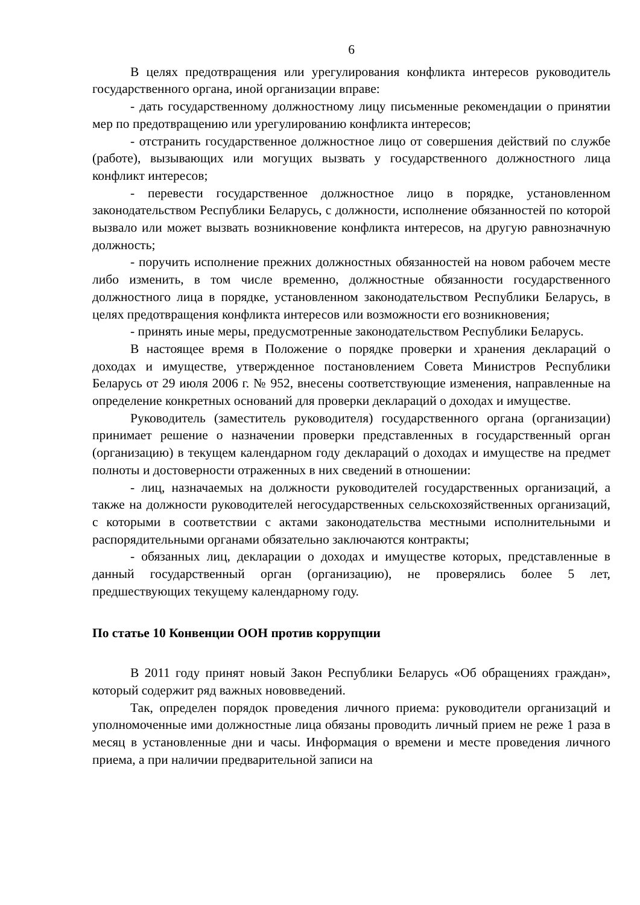6
В целях предотвращения или урегулирования конфликта интересов руководитель государственного органа, иной организации вправе:
- дать государственному должностному лицу письменные рекомендации о принятии мер по предотвращению или урегулированию конфликта интересов;
- отстранить государственное должностное лицо от совершения действий по службе (работе), вызывающих или могущих вызвать у государственного должностного лица конфликт интересов;
- перевести государственное должностное лицо в порядке, установленном законодательством Республики Беларусь, с должности, исполнение обязанностей по которой вызвало или может вызвать возникновение конфликта интересов, на другую равнозначную должность;
- поручить исполнение прежних должностных обязанностей на новом рабочем месте либо изменить, в том числе временно, должностные обязанности государственного должностного лица в порядке, установленном законодательством Республики Беларусь, в целях предотвращения конфликта интересов или возможности его возникновения;
- принять иные меры, предусмотренные законодательством Республики Беларусь.
В настоящее время в Положение о порядке проверки и хранения деклараций о доходах и имуществе, утвержденное постановлением Совета Министров Республики Беларусь от 29 июля 2006 г. № 952, внесены соответствующие изменения, направленные на определение конкретных оснований для проверки деклараций о доходах и имуществе.
Руководитель (заместитель руководителя) государственного органа (организации) принимает решение о назначении проверки представленных в государственный орган (организацию) в текущем календарном году деклараций о доходах и имуществе на предмет полноты и достоверности отраженных в них сведений в отношении:
- лиц, назначаемых на должности руководителей государственных организаций, а также на должности руководителей негосударственных сельскохозяйственных организаций, с которыми в соответствии с актами законодательства местными исполнительными и распорядительными органами обязательно заключаются контракты;
- обязанных лиц, декларации о доходах и имуществе которых, представленные в данный государственный орган (организацию), не проверялись более 5 лет, предшествующих текущему календарному году.
По статье 10 Конвенции ООН против коррупции
В 2011 году принят новый Закон Республики Беларусь «Об обращениях граждан», который содержит ряд важных нововведений.
Так, определен порядок проведения личного приема: руководители организаций и уполномоченные ими должностные лица обязаны проводить личный прием не реже 1 раза в месяц в установленные дни и часы. Информация о времени и месте проведения личного приема, а при наличии предварительной записи на